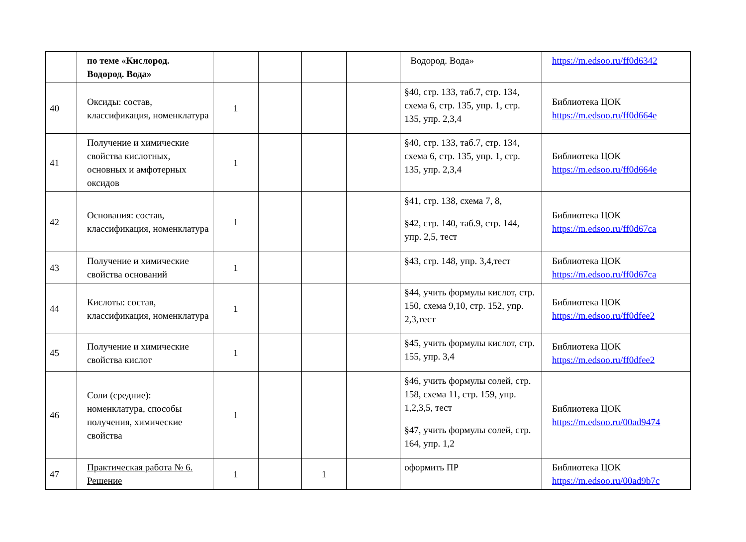| | по теме «Кислород. Водород. Вода» | | | | | Водород. Вода» | https://m.edsoo.ru/ff0d6342 |
| 40 | Оксиды: состав, классификация, номенклатура | 1 | | | | §40, стр. 133, таб.7, стр. 134, схема 6, стр. 135, упр. 1, стр. 135, упр. 2,3,4 | Библиотека ЦОК https://m.edsoo.ru/ff0d664e |
| 41 | Получение и химические свойства кислотных, основных и амфотерных оксидов | 1 | | | | §40, стр. 133, таб.7, стр. 134, схема 6, стр. 135, упр. 1, стр. 135, упр. 2,3,4 | Библиотека ЦОК https://m.edsoo.ru/ff0d664e |
| 42 | Основания: состав, классификация, номенклатура | 1 | | | | §41, стр. 138, схема 7, 8, §42, стр. 140, таб.9, стр. 144, упр. 2,5, тест | Библиотека ЦОК https://m.edsoo.ru/ff0d67ca |
| 43 | Получение и химические свойства оснований | 1 | | | | §43, стр. 148, упр. 3,4,тест | Библиотека ЦОК https://m.edsoo.ru/ff0d67ca |
| 44 | Кислоты: состав, классификация, номенклатура | 1 | | | | §44, учить формулы кислот, стр. 150, схема 9,10, стр. 152, упр. 2,3,тест | Библиотека ЦОК https://m.edsoo.ru/ff0dfee2 |
| 45 | Получение и химические свойства кислот | 1 | | | | §45, учить формулы кислот, стр. 155, упр. 3,4 | Библиотека ЦОК https://m.edsoo.ru/ff0dfee2 |
| 46 | Соли (средние): номенклатура, способы получения, химические свойства | 1 | | | | §46, учить формулы солей, стр. 158, схема 11, стр. 159, упр. 1,2,3,5, тест §47, учить формулы солей, стр. 164, упр. 1,2 | Библиотека ЦОК https://m.edsoo.ru/00ad9474 |
| 47 | Практическая работа № 6. Решение | 1 | | 1 | | оформить ПР | Библиотека ЦОК https://m.edsoo.ru/00ad9b7c |